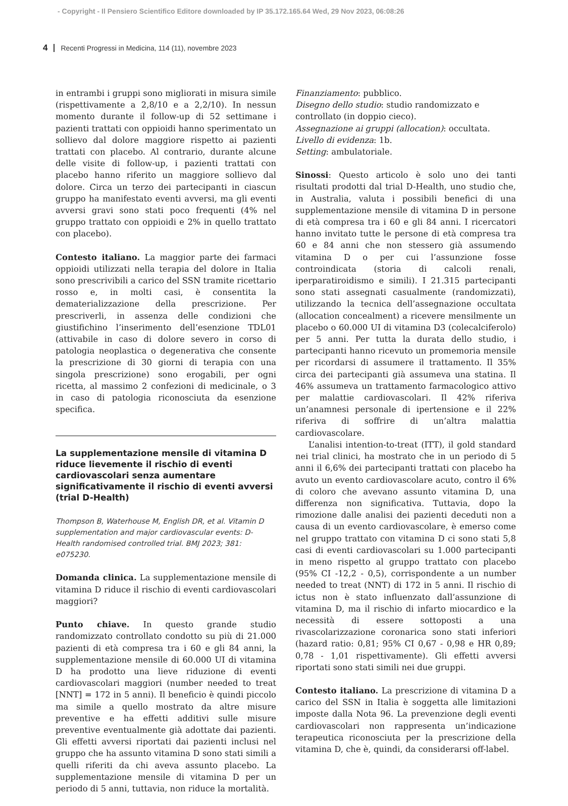- Copyright - Il Pensiero Scientifico Editore downloaded by IP 35.172.165.64 Wed, 29 Nov 2023, 06:08:26
4 Recenti Progressi in Medicina, 114 (11), novembre 2023
in entrambi i gruppi sono migliorati in misura simile (rispettivamente a 2,8/10 e a 2,2/10). In nessun momento durante il follow-up di 52 settimane i pazienti trattati con oppioidi hanno sperimentato un sollievo dal dolore maggiore rispetto ai pazienti trattati con placebo. Al contrario, durante alcune delle visite di follow-up, i pazienti trattati con placebo hanno riferito un maggiore sollievo dal dolore. Circa un terzo dei partecipanti in ciascun gruppo ha manifestato eventi avversi, ma gli eventi avversi gravi sono stati poco frequenti (4% nel gruppo trattato con oppioidi e 2% in quello trattato con placebo).
Contesto italiano. La maggior parte dei farmaci oppioidi utilizzati nella terapia del dolore in Italia sono prescrivibili a carico del SSN tramite ricettario rosso e, in molti casi, è consentita la dematerializzazione della prescrizione. Per prescriverli, in assenza delle condizioni che giustifichino l’inserimento dell’esenzione TDL01 (attivabile in caso di dolore severo in corso di patologia neoplastica o degenerativa che consente la prescrizione di 30 giorni di terapia con una singola prescrizione) sono erogabili, per ogni ricetta, al massimo 2 confezioni di medicinale, o 3 in caso di patologia riconosciuta da esenzione specifica.
La supplementazione mensile di vitamina D riduce lievemente il rischio di eventi cardiovascolari senza aumentare significativamente il rischio di eventi avversi (trial D-Health)
Thompson B, Waterhouse M, English DR, et al. Vitamin D supplementation and major cardiovascular events: D-Health randomised controlled trial. BMJ 2023; 381: e075230.
Domanda clinica. La supplementazione mensile di vitamina D riduce il rischio di eventi cardiovascolari maggiori?
Punto chiave. In questo grande studio randomizzato controllato condotto su più di 21.000 pazienti di età compresa tra i 60 e gli 84 anni, la supplementazione mensile di 60.000 UI di vitamina D ha prodotto una lieve riduzione di eventi cardiovascolari maggiori (number needed to treat [NNT] = 172 in 5 anni). Il beneficio è quindi piccolo ma simile a quello mostrato da altre misure preventive e ha effetti additivi sulle misure preventive eventualmente già adottate dai pazienti. Gli effetti avversi riportati dai pazienti inclusi nel gruppo che ha assunto vitamina D sono stati simili a quelli riferiti da chi aveva assunto placebo. La supplementazione mensile di vitamina D per un periodo di 5 anni, tuttavia, non riduce la mortalità.
Finanziamento: pubblico.
Disegno dello studio: studio randomizzato e controllato (in doppio cieco).
Assegnazione ai gruppi (allocation): occultata.
Livello di evidenza: 1b.
Setting: ambulatoriale.
Sinossi: Questo articolo è solo uno dei tanti risultati prodotti dal trial D-Health, uno studio che, in Australia, valuta i possibili benefici di una supplementazione mensile di vitamina D in persone di età compresa tra i 60 e gli 84 anni. I ricercatori hanno invitato tutte le persone di età compresa tra 60 e 84 anni che non stessero già assumendo vitamina D o per cui l’assunzione fosse controindicata (storia di calcoli renali, iperparatiroidismo e simili). I 21.315 partecipanti sono stati assegnati casualmente (randomizzati), utilizzando la tecnica dell’assegnazione occultata (allocation concealment) a ricevere mensilmente un placebo o 60.000 UI di vitamina D3 (colecalciferolo) per 5 anni. Per tutta la durata dello studio, i partecipanti hanno ricevuto un promemoria mensile per ricordarsi di assumere il trattamento. Il 35% circa dei partecipanti già assumeva una statina. Il 46% assumeva un trattamento farmacologico attivo per malattie cardiovascolari. Il 42% riferiva un’anamnesi personale di ipertensione e il 22% riferiva di soffrire di un’altra malattia cardiovascolare.
L’analisi intention-to-treat (ITT), il gold standard nei trial clinici, ha mostrato che in un periodo di 5 anni il 6,6% dei partecipanti trattati con placebo ha avuto un evento cardiovascolare acuto, contro il 6% di coloro che avevano assunto vitamina D, una differenza non significativa. Tuttavia, dopo la rimozione dalle analisi dei pazienti deceduti non a causa di un evento cardiovascolare, è emerso come nel gruppo trattato con vitamina D ci sono stati 5,8 casi di eventi cardiovascolari su 1.000 partecipanti in meno rispetto al gruppo trattato con placebo (95% CI -12,2 - 0,5), corrispondente a un number needed to treat (NNT) di 172 in 5 anni. Il rischio di ictus non è stato influenzato dall’assunzione di vitamina D, ma il rischio di infarto miocardico e la necessità di essere sottoposti a una rivascolarizzazione coronarica sono stati inferiori (hazard ratio: 0,81; 95% CI 0,67 - 0,98 e HR 0,89; 0,78 - 1,01 rispettivamente). Gli effetti avversi riportati sono stati simili nei due gruppi.
Contesto italiano. La prescrizione di vitamina D a carico del SSN in Italia è soggetta alle limitazioni imposte dalla Nota 96. La prevenzione degli eventi cardiovascolari non rappresenta un’indicazione terapeutica riconosciuta per la prescrizione della vitamina D, che è, quindi, da considerarsi off-label.